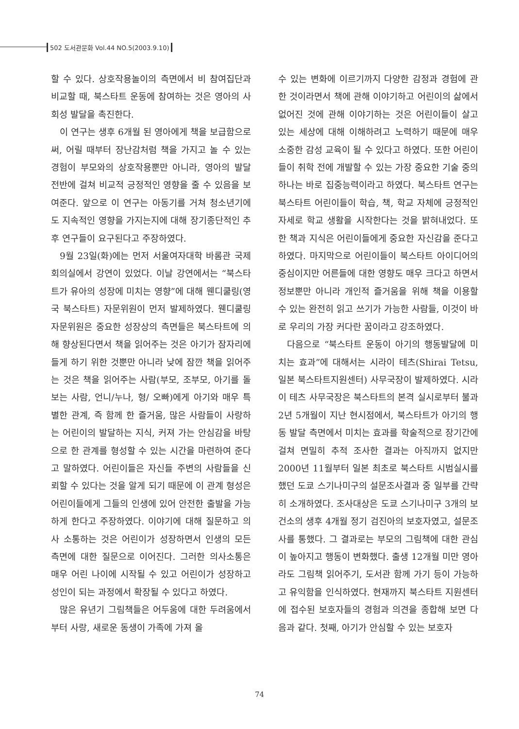502 도서관문화 Vol.44 NO.5(2003.9.10)
할 수 있다. 상호작용놀이의 측면에서 비 참여집단과 비교할 때, 북스타트 운동에 참여하는 것은 영아의 사회성 발달을 촉진한다.
이 연구는 생후 6개월 된 영아에게 책을 보급함으로써, 어릴 때부터 장난감처럼 책을 가지고 놀 수 있는 경험이 부모와의 상호작용뿐만 아니라, 영아의 발달 전반에 걸쳐 비교적 긍정적인 영향을 줄 수 있음을 보여준다. 앞으로 이 연구는 아동기를 거쳐 청소년기에도 지속적인 영향을 가지는지에 대해 장기종단적인 추후 연구들이 요구된다고 주장하였다.
9월 23일(화)에는 먼저 서울여자대학 바롬관 국제회의실에서 강연이 있었다. 이날 강연에서는 “북스타트가 유아의 성장에 미치는 영향”에 대해 웬디쿨링(영국 북스타트) 자문위원이 먼저 발제하였다. 웬디쿨링 자문위원은 중요한 성장상의 측면들은 북스타트에 의해 향상된다면서 책을 읽어주는 것은 아기가 잠자리에 들게 하기 위한 것뿐만 아니라 낮에 잠깐 책을 읽어주는 것은 책을 읽어주는 사람(부모, 조부모, 아기를 돌보는 사람, 언니/누나, 형/ 오빠)에게 아기와 매우 특별한 관계, 즉 함께 한 즐거움, 많은 사람들이 사랑하는 어린이의 발달하는 지식, 커져 가는 안심감을 바탕으로 한 관계를 형성할 수 있는 시간을 마련하여 준다고 말하였다. 어린이들은 자신들 주변의 사람들을 신뢰할 수 있다는 것을 알게 되기 때문에 이 관계 형성은 어린이들에게 그들의 인생에 있어 안전한 출발을 가능하게 한다고 주장하였다. 이야기에 대해 질문하고 의사 소통하는 것은 어린이가 성장하면서 인생의 모든 측면에 대한 질문으로 이어진다. 그러한 의사소통은 매우 어린 나이에 시작될 수 있고 어린이가 성장하고 성인이 되는 과정에서 확장될 수 있다고 하였다.
많은 유년기 그림책들은 어두움에 대한 두려움에서부터 사랑, 새로운 동생이 가족에 가져 올
수 있는 변화에 이르기까지 다양한 감정과 경험에 관한 것이라면서 책에 관해 이야기하고 어린이의 삶에서 없어진 것에 관해 이야기하는 것은 어린이들이 살고 있는 세상에 대해 이해하려고 노력하기 때문에 매우 소중한 감성 교육이 될 수 있다고 하였다. 또한 어린이들이 취학 전에 개발할 수 있는 가장 중요한 기술 중의 하나는 바로 집중능력이라고 하였다. 북스타트 연구는 북스타트 어린이들이 학습, 책, 학교 자체에 긍정적인 자세로 학교 생활을 시작한다는 것을 밝혀내었다. 또한 책과 지식은 어린이들에게 중요한 자신감을 준다고 하였다. 마지막으로 어린이들이 북스타트 아이디어의 중심이지만 어른들에 대한 영향도 매우 크다고 하면서 정보뿐만 아니라 개인적 즐거움을 위해 책을 이용할 수 있는 완전히 읽고 쓰기가 가능한 사람들, 이것이 바로 우리의 가장 커다란 꿈이라고 강조하였다.
다음으로 “북스타트 운동이 아기의 행동발달에 미치는 효과”에 대해서는 시라이 테츠(Shirai Tetsu, 일본 북스타트지원센터) 사무국장이 발제하였다. 시라이 테츠 사무국장은 북스타트의 본격 실시로부터 불과 2년 5개월이 지난 현시점에서, 북스타트가 아기의 행동 발달 측면에서 미치는 효과를 학술적으로 장기간에 걸쳐 면밀히 추적 조사한 결과는 아직까지 없지만 2000년 11월부터 일본 최초로 북스타트 시범실시를 했던 도쿄 스기나미구의 설문조사결과 중 일부를 간략히 소개하였다. 조사대상은 도쿄 스기나미구 3개의 보건소의 생후 4개월 정기 검진아의 보호자였고, 설문조사를 통했다. 그 결과로는 부모의 그림책에 대한 관심이 높아지고 행동이 변화했다. 출생 12개월 미만 영아라도 그림책 읽어주기, 도서관 함께 가기 등이 가능하고 유익함을 인식하였다. 현재까지 북스타트 지원센터에 접수된 보호자들의 경험과 의견을 종합해 보면 다음과 같다. 첫째, 아기가 안심할 수 있는 보호자
74